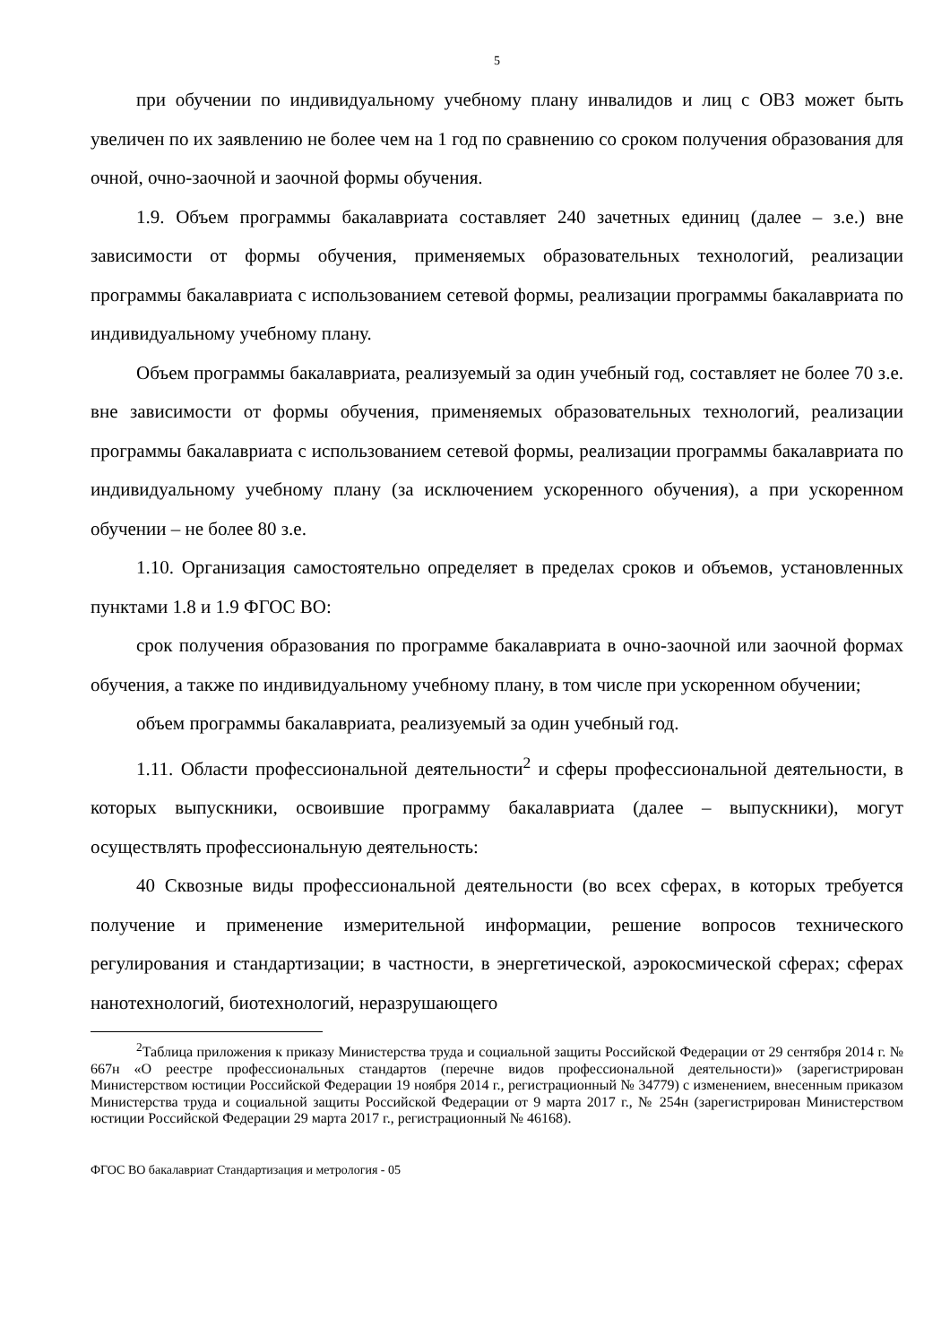5
при обучении по индивидуальному учебному плану инвалидов и лиц с ОВЗ может быть увеличен по их заявлению не более чем на 1 год по сравнению со сроком получения образования для очной, очно-заочной и заочной формы обучения.
1.9. Объем программы бакалавриата составляет 240 зачетных единиц (далее – з.е.) вне зависимости от формы обучения, применяемых образовательных технологий, реализации программы бакалавриата с использованием сетевой формы, реализации программы бакалавриата по индивидуальному учебному плану.
Объем программы бакалавриата, реализуемый за один учебный год, составляет не более 70 з.е. вне зависимости от формы обучения, применяемых образовательных технологий, реализации программы бакалавриата с использованием сетевой формы, реализации программы бакалавриата по индивидуальному учебному плану (за исключением ускоренного обучения), а при ускоренном обучении – не более 80 з.е.
1.10. Организация самостоятельно определяет в пределах сроков и объемов, установленных пунктами 1.8 и 1.9 ФГОС ВО:
срок получения образования по программе бакалавриата в очно-заочной или заочной формах обучения, а также по индивидуальному учебному плану, в том числе при ускоренном обучении;
объем программы бакалавриата, реализуемый за один учебный год.
1.11. Области профессиональной деятельности<sup>2</sup> и сферы профессиональной деятельности, в которых выпускники, освоившие программу бакалавриата (далее – выпускники), могут осуществлять профессиональную деятельность:
40 Сквозные виды профессиональной деятельности (во всех сферах, в которых требуется получение и применение измерительной информации, решение вопросов технического регулирования и стандартизации; в частности, в энергетической, аэрокосмической сферах; сферах нанотехнологий, биотехнологий, неразрушающего
<sup>2</sup> Таблица приложения к приказу Министерства труда и социальной защиты Российской Федерации от 29 сентября 2014 г. № 667н «О реестре профессиональных стандартов (перечне видов профессиональной деятельности)» (зарегистрирован Министерством юстиции Российской Федерации 19 ноября 2014 г., регистрационный № 34779) с изменением, внесенным приказом Министерства труда и социальной защиты Российской Федерации от 9 марта 2017 г., № 254н (зарегистрирован Министерством юстиции Российской Федерации 29 марта 2017 г., регистрационный № 46168).
ФГОС ВО бакалавриат Стандартизация и метрология - 05